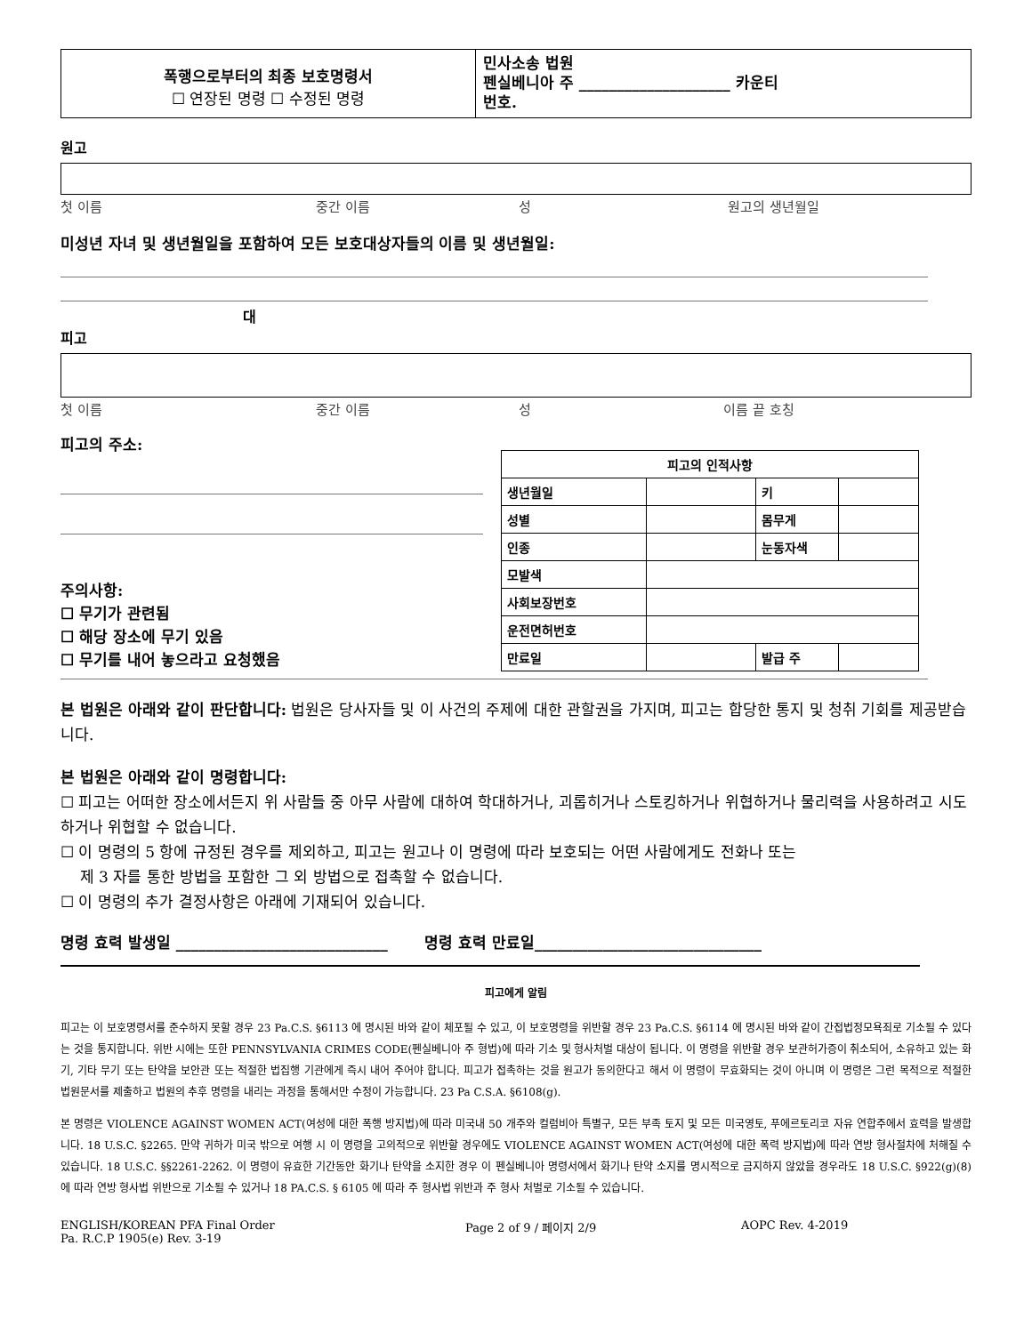폭행으로부터의 최종 보호명령서
☐ 연장된 명령 ☐ 수정된 명령
민사소송 법원
펜실베니아 주 ____________________ 카운티
번호.
원고
첫 이름 중간 이름 성 원고의 생년월일
미성년 자녀 및 생년월일을 포함하여 모든 보호대상자들의 이름 및 생년월일:
대
피고
첫 이름 중간 이름 성 이름 끝 호칭
피고의 주소:
주의사항:
☐ 무기가 관련됨
☐ 해당 장소에 무기 있음
☐ 무기를 내어 놓으라고 요청했음
| 피고의 인적사항 | | | |
| 생년월일 | | 키 | |
| 성별 | | 몸무게 | |
| 인종 | | 눈동자색 | |
| 모발색 | | | |
| 사회보장번호 | | | |
| 운전면허번호 | | | |
| 만료일 | | 발급 주 | |
본 법원은 아래와 같이 판단합니다: 법원은 당사자들 및 이 사건의 주제에 대한 관할권을 가지며, 피고는 합당한 통지 및 청취 기회를 제공받습니다.
본 법원은 아래와 같이 명령합니다:
☐ 피고는 어떠한 장소에서든지 위 사람들 중 아무 사람에 대하여 학대하거나, 괴롭히거나 스토킹하거나 위협하거나 물리력을 사용하려고 시도하거나 위협할 수 없습니다.
☐ 이 명령의 5 항에 규정된 경우를 제외하고, 피고는 원고나 이 명령에 따라 보호되는 어떤 사람에게도 전화나 또는
제 3 자를 통한 방법을 포함한 그 외 방법으로 접촉할 수 없습니다.
☐ 이 명령의 추가 결정사항은 아래에 기재되어 있습니다.
명령 효력 발생일 ____________________________ 명령 효력 만료일______________________________
피고에게 알림
피고는 이 보호명령서를 준수하지 못할 경우 23 Pa.C.S. §6113 에 명시된 바와 같이 체포될 수 있고, 이 보호명령을 위반할 경우 23 Pa.C.S. §6114 에 명시된 바와 같이 간접법정모욕죄로 기소될 수 있다는 것을 통지합니다. 위반 시에는 또한 PENNSYLVANIA CRIMES CODE(펜실베니아 주 형법)에 따라 기소 및 형사처벌 대상이 됩니다. 이 명령을 위반할 경우 보관허가증이 취소되어, 소유하고 있는 화기, 기타 무기 또는 탄약을 보안관 또는 적절한 법집행 기관에게 즉시 내어 주어야 합니다. 피고가 접촉하는 것을 원고가 동의한다고 해서 이 명령이 무효화되는 것이 아니며 이 명령은 그런 목적으로 적절한 법원문서를 제출하고 법원의 추후 명령을 내리는 과정을 통해서만 수정이 가능합니다. 23 Pa C.S.A. §6108(g).
본 명령은 VIOLENCE AGAINST WOMEN ACT(여성에 대한 폭행 방지법)에 따라 미국내 50 개주와 컬럼비아 특별구, 모든 부족 토지 및 모든 미국영토, 푸에르토리코 자유 연합주에서 효력을 발생합니다. 18 U.S.C. §2265. 만약 귀하가 미국 밖으로 여행 시 이 명령을 고의적으로 위반할 경우에도 VIOLENCE AGAINST WOMEN ACT(여성에 대한 폭력 방지법)에 따라 연방 형사절차에 처해질 수 있습니다. 18 U.S.C. §§2261-2262. 이 명령이 유효한 기간동안 화기나 탄약을 소지한 경우 이 펜실베니아 명령서에서 화기나 탄약 소지를 명시적으로 금지하지 않았을 경우라도 18 U.S.C. §922(g)(8)에 따라 연방 형사법 위반으로 기소될 수 있거나 18 PA.C.S. § 6105 에 따라 주 형사법 위반과 주 형사 처벌로 기소될 수 있습니다.
ENGLISH/KOREAN PFA Final Order
Pa. R.C.P 1905(e) Rev. 3-19
Page 2 of 9 / 페이지 2/9 AOPC Rev. 4-2019